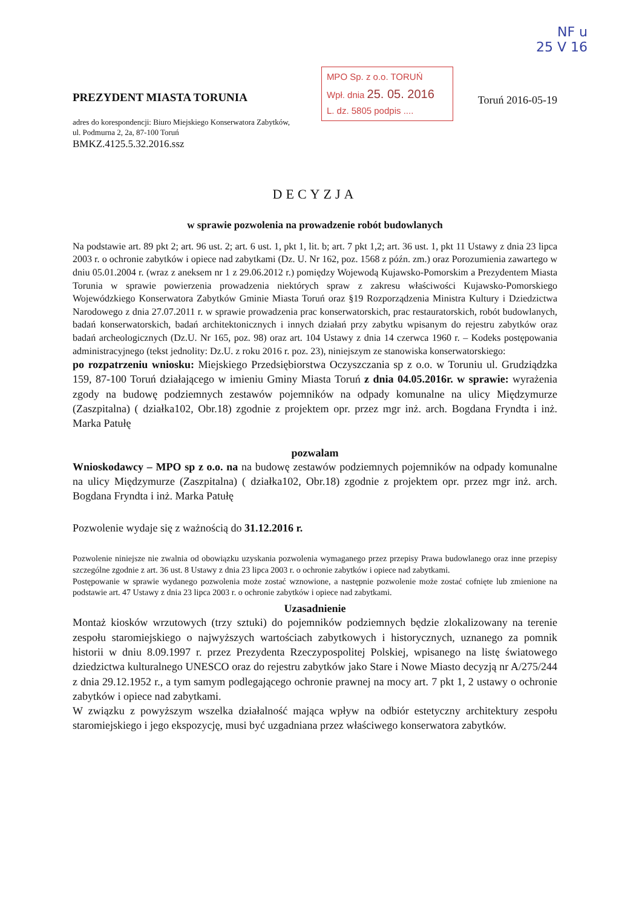NF u
25 V 16
PREZYDENT MIASTA TORUNIA
adres do korespondencji: Biuro Miejskiego Konserwatora Zabytków, ul. Podmurna 2, 2a, 87-100 Toruń
BMKZ.4125.5.32.2016.ssz
MPO Sp. z o.o. TORUŃ
Wpł. dnia 25. 05. 2016
L. dz. 5805 podpis ....
Toruń 2016-05-19
DECYZJA
w sprawie pozwolenia na prowadzenie robót budowlanych
Na podstawie art. 89 pkt 2; art. 96 ust. 2; art. 6 ust. 1, pkt 1, lit. b; art. 7 pkt 1,2; art. 36 ust. 1, pkt 11 Ustawy z dnia 23 lipca 2003 r. o ochronie zabytków i opiece nad zabytkami (Dz. U. Nr 162, poz. 1568 z późn. zm.) oraz Porozumienia zawartego w dniu 05.01.2004 r. (wraz z aneksem nr 1 z 29.06.2012 r.) pomiędzy Wojewodą Kujawsko-Pomorskim a Prezydentem Miasta Torunia w sprawie powierzenia prowadzenia niektórych spraw z zakresu właściwości Kujawsko-Pomorskiego Wojewódzkiego Konserwatora Zabytków Gminie Miasta Toruń oraz §19 Rozporządzenia Ministra Kultury i Dziedzictwa Narodowego z dnia 27.07.2011 r. w sprawie prowadzenia prac konserwatorskich, prac restauratorskich, robót budowlanych, badań konserwatorskich, badań architektonicznych i innych działań przy zabytku wpisanym do rejestru zabytków oraz badań archeologicznych (Dz.U. Nr 165, poz. 98) oraz art. 104 Ustawy z dnia 14 czerwca 1960 r. – Kodeks postępowania administracyjnego (tekst jednolity: Dz.U. z roku 2016 r. poz. 23), niniejszym ze stanowiska konserwatorskiego:
po rozpatrzeniu wniosku: Miejskiego Przedsiębiorstwa Oczyszczania sp z o.o. w Toruniu ul. Grudziądzka 159, 87-100 Toruń działającego w imieniu Gminy Miasta Toruń z dnia 04.05.2016r. w sprawie: wyrażenia zgody na budowę podziemnych zestawów pojemników na odpady komunalne na ulicy Międzymurze (Zaszpitalna) ( działka102, Obr.18) zgodnie z projektem opr. przez mgr inż. arch. Bogdana Fryndta i inż. Marka Patułę
pozwalam
Wnioskodawcy – MPO sp z o.o. na na budowę zestawów podziemnych pojemników na odpady komunalne na ulicy Międzymurze (Zaszpitalna) ( działka102, Obr.18) zgodnie z projektem opr. przez mgr inż. arch. Bogdana Fryndta i inż. Marka Patułę
Pozwolenie wydaje się z ważnością do 31.12.2016 r.
Pozwolenie niniejsze nie zwalnia od obowiązku uzyskania pozwolenia wymaganego przez przepisy Prawa budowlanego oraz inne przepisy szczególne zgodnie z art. 36 ust. 8 Ustawy z dnia 23 lipca 2003 r. o ochronie zabytków i opiece nad zabytkami.
Postępowanie w sprawie wydanego pozwolenia może zostać wznowione, a następnie pozwolenie może zostać cofnięte lub zmienione na podstawie art. 47 Ustawy z dnia 23 lipca 2003 r. o ochronie zabytków i opiece nad zabytkami.
Uzasadnienie
Montaż kiosków wrzutowych (trzy sztuki) do pojemników podziemnych będzie zlokalizowany na terenie zespołu staromiejskiego o najwyższych wartościach zabytkowych i historycznych, uznanego za pomnik historii w dniu 8.09.1997 r. przez Prezydenta Rzeczypospolitej Polskiej, wpisanego na listę światowego dziedzictwa kulturalnego UNESCO oraz do rejestru zabytków jako Stare i Nowe Miasto decyzją nr A/275/244 z dnia 29.12.1952 r., a tym samym podlegającego ochronie prawnej na mocy art. 7 pkt 1, 2 ustawy o ochronie zabytków i opiece nad zabytkami.
W związku z powyższym wszelka działalność mająca wpływ na odbiór estetyczny architektury zespołu staromiejskiego i jego ekspozycję, musi być uzgadniana przez właściwego konserwatora zabytków.